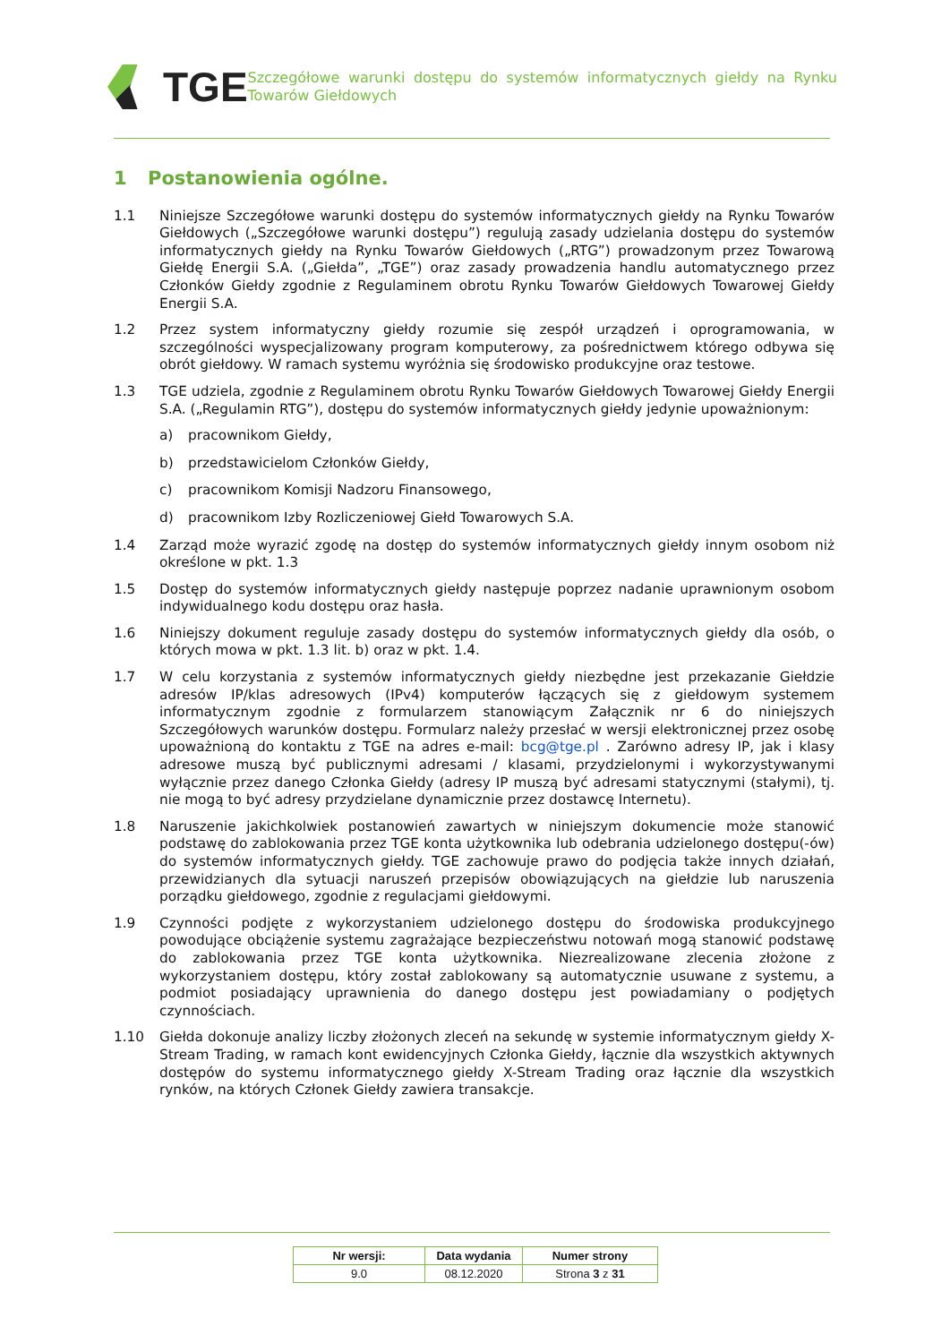TGE
Szczegółowe warunki dostępu do systemów informatycznych giełdy na Rynku Towarów Giełdowych
1 Postanowienia ogólne.
1.1 Niniejsze Szczegółowe warunki dostępu do systemów informatycznych giełdy na Rynku Towarów Giełdowych („Szczegółowe warunki dostępu”) regulują zasady udzielania dostępu do systemów informatycznych giełdy na Rynku Towarów Giełdowych („RTG”) prowadzonym przez Towarową Giełdę Energii S.A. („Giełda”, „TGE”) oraz zasady prowadzenia handlu automatycznego przez Członków Giełdy zgodnie z Regulaminem obrotu Rynku Towarów Giełdowych Towarowej Giełdy Energii S.A.
1.2 Przez system informatyczny giełdy rozumie się zespół urządzeń i oprogramowania, w szczególności wyspecjalizowany program komputerowy, za pośrednictwem którego odbywa się obrót giełdowy. W ramach systemu wyróżnia się środowisko produkcyjne oraz testowe.
1.3 TGE udziela, zgodnie z Regulaminem obrotu Rynku Towarów Giełdowych Towarowej Giełdy Energii S.A. („Regulamin RTG”), dostępu do systemów informatycznych giełdy jedynie upoważnionym:
a) pracownikom Giełdy,
b) przedstawicielom Członków Giełdy,
c) pracownikom Komisji Nadzoru Finansowego,
d) pracownikom Izby Rozliczeniowej Giełd Towarowych S.A.
1.4 Zarząd może wyrazić zgodę na dostęp do systemów informatycznych giełdy innym osobom niż określone w pkt. 1.3
1.5 Dostęp do systemów informatycznych giełdy następuje poprzez nadanie uprawnionym osobom indywidualnego kodu dostępu oraz hasła.
1.6 Niniejszy dokument reguluje zasady dostępu do systemów informatycznych giełdy dla osób, o których mowa w pkt. 1.3 lit. b) oraz w pkt. 1.4.
1.7 W celu korzystania z systemów informatycznych giełdy niezbędne jest przekazanie Giełdzie adresów IP/klas adresowych (IPv4) komputerów łączących się z giełdowym systemem informatycznym zgodnie z formularzem stanowiącym Załącznik nr 6 do niniejszych Szczegółowych warunków dostępu. Formularz należy przesłać w wersji elektronicznej przez osobę upoważnioną do kontaktu z TGE na adres e-mail: bcg@tge.pl . Zarówno adresy IP, jak i klasy adresowe muszą być publicznymi adresami / klasami, przydzielonymi i wykorzystywanymi wyłącznie przez danego Członka Giełdy (adresy IP muszą być adresami statycznymi (stałymi), tj. nie mogą to być adresy przydzielane dynamicznie przez dostawcę Internetu).
1.8 Naruszenie jakichkolwiek postanowień zawartych w niniejszym dokumencie może stanowić podstawę do zablokowania przez TGE konta użytkownika lub odebrania udzielonego dostępu(-ów) do systemów informatycznych giełdy. TGE zachowuje prawo do podjęcia także innych działań, przewidzianych dla sytuacji naruszeń przepisów obowiązujących na giełdzie lub naruszenia porządku giełdowego, zgodnie z regulacjami giełdowymi.
1.9 Czynności podjęte z wykorzystaniem udzielonego dostępu do środowiska produkcyjnego powodujące obciążenie systemu zagrażające bezpieczeństwu notowań mogą stanowić podstawę do zablokowania przez TGE konta użytkownika. Niezrealizowane zlecenia złożone z wykorzystaniem dostępu, który został zablokowany są automatycznie usuwane z systemu, a podmiot posiadający uprawnienia do danego dostępu jest powiadamiany o podjętych czynnościach.
1.10 Giełda dokonuje analizy liczby złożonych zleceń na sekundę w systemie informatycznym giełdy X-Stream Trading, w ramach kont ewidencyjnych Członka Giełdy, łącznie dla wszystkich aktywnych dostępów do systemu informatycznego giełdy X-Stream Trading oraz łącznie dla wszystkich rynków, na których Członek Giełdy zawiera transakcje.
| Nr wersji: | Data wydania | Numer strony |
| --- | --- | --- |
| 9.0 | 08.12.2020 | Strona 3 z 31 |